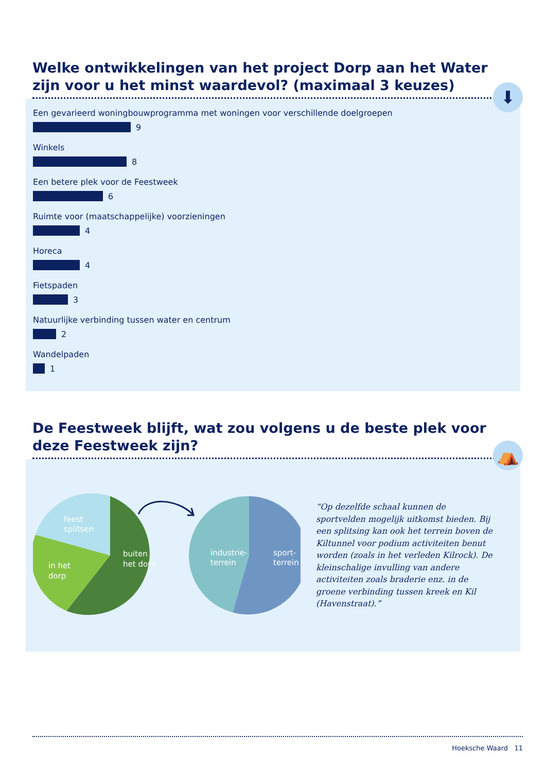Welke ontwikkelingen van het project Dorp aan het Water zijn voor u het minst waardevol? (maximaal 3 keuzes)
⬇
Een gevarieerd woningbouwprogramma met woningen voor verschillende doelgroepen
9
Winkels
8
Een betere plek voor de Feestweek
6
Ruimte voor (maatschappelijke) voorzieningen
4
Horeca
4
Fietspaden
3
Natuurlijke verbinding tussen water en centrum
2
Wandelpaden
1
De Feestweek blijft, wat zou volgens u de beste plek voor deze Feestweek zijn?
⛺
feest
splitsen
in het
dorp
buiten
het dorp
industrie-
terrein
sport-
terrein
“Op dezelfde schaal kunnen de sportvelden mogelijk uitkomst bieden. Bij een splitsing kan ook het terrein boven de Kiltunnel voor podium activiteiten benut worden (zoals in het verleden Kilrock). De kleinschalige invulling van andere activiteiten zoals braderie enz. in de groene verbinding tussen kreek en Kil (Havenstraat).”
Hoeksche Waard 11